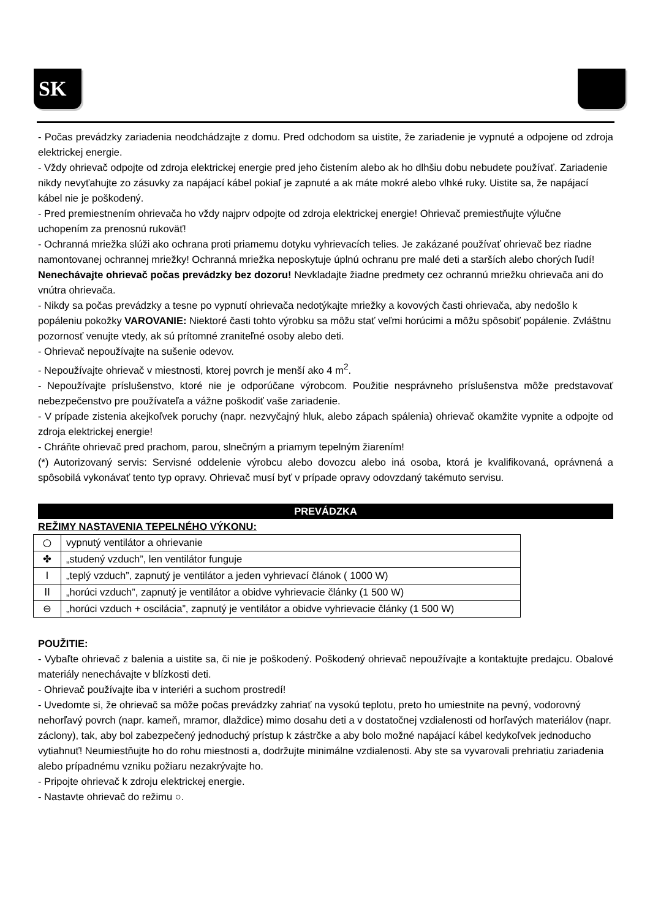SK
- Počas prevádzky zariadenia neodchádzajte z domu. Pred odchodom sa uistite, že zariadenie je vypnuté a odpojene od zdroja elektrickej energie.
- Vždy ohrievač odpojte od zdroja elektrickej energie pred jeho čistením alebo ak ho dlhšiu dobu nebudete používať. Zariadenie nikdy nevyťahujte zo zásuvky za napájací kábel pokiaľ je zapnuté a ak máte mokré alebo vlhké ruky. Uistite sa, že napájací kábel nie je poškodený.
- Pred premiestnením ohrievača ho vždy najprv odpojte od zdroja elektrickej energie! Ohrievač premiestňujte výlučne uchopením za prenosnú rukoväť!
- Ochranná mriežka slúži ako ochrana proti priamemu dotyku vyhrievacích telies. Je zakázané používať ohrievač bez riadne namontovanej ochrannej mriežky! Ochranná mriežka neposkytuje úplnú ochranu pre malé deti a starších alebo chorých ľudí! Nenechávajte ohrievač počas prevádzky bez dozoru! Nevkladajte žiadne predmety cez ochrannú mriežku ohrievača ani do vnútra ohrievača.
- Nikdy sa počas prevádzky a tesne po vypnutí ohrievača nedotýkajte mriežky a kovových časti ohrievača, aby nedošlo k popáleniu pokožky VAROVANIE: Niektoré časti tohto výrobku sa môžu stať veľmi horúcimi a môžu spôsobiť popálenie. Zvláštnu pozornosť venujte vtedy, ak sú prítomné zraniteľné osoby alebo deti.
- Ohrievač nepoužívajte na sušenie odevov.
- Nepoužívajte ohrievač v miestnosti, ktorej povrch je menší ako 4 m<sup>2</sup>.
- Nepoužívajte príslušenstvo, ktoré nie je odporúčane výrobcom. Použitie nesprávneho príslušenstva môže predstavovať nebezpečenstvo pre používateľa a vážne poškodiť vaše zariadenie.
- V prípade zistenia akejkoľvek poruchy (napr. nezvyčajný hluk, alebo zápach spálenia) ohrievač okamžite vypnite a odpojte od zdroja elektrickej energie!
- Chráňte ohrievač pred prachom, parou, slnečným a priamym tepelným žiarením!
(*) Autorizovaný servis: Servisné oddelenie výrobcu alebo dovozcu alebo iná osoba, ktorá je kvalifikovaná, oprávnená a spôsobilá vykonávať tento typ opravy. Ohrievač musí byť v prípade opravy odovzdaný takémuto servisu.
PREVÁDZKA
REŽIMY NASTAVENIA TEPELNÉHO VÝKONU:
| ○ | vypnutý ventilátor a ohrievanie |
| ✤ | „studený vzduch”, len ventilátor funguje |
| I | „teplý vzduch”, zapnutý je ventilátor a jeden vyhrievací článok ( 1000 W) |
| II | „horúci vzduch”, zapnutý je ventilátor a obidve vyhrievacie články (1 500 W) |
| ⊖ | „horúci vzduch + oscilácia”, zapnutý je ventilátor a obidve vyhrievacie články (1 500 W) |
POUŽITIE:
- Vybaľte ohrievač z balenia a uistite sa, či nie je poškodený. Poškodený ohrievač nepoužívajte a kontaktujte predajcu. Obalové materiály nenechávajte v blízkosti deti.
- Ohrievač používajte iba v interiéri a suchom prostredí!
- Uvedomte si, že ohrievač sa môže počas prevádzky zahriať na vysokú teplotu, preto ho umiestnite na pevný, vodorovný nehorľavý povrch (napr. kameň, mramor, dlaždice) mimo dosahu deti a v dostatočnej vzdialenosti od horľavých materiálov (napr. záclony), tak, aby bol zabezpečený jednoduchý prístup k zástrčke a aby bolo možné napájací kábel kedykoľvek jednoducho vytiahnuť! Neumiestňujte ho do rohu miestnosti a, dodržujte minimálne vzdialenosti. Aby ste sa vyvarovali prehriatiu zariadenia alebo prípadnému vzniku požiaru nezakrývajte ho.
- Pripojte ohrievač k zdroju elektrickej energie.
- Nastavte ohrievač do režimu ○.